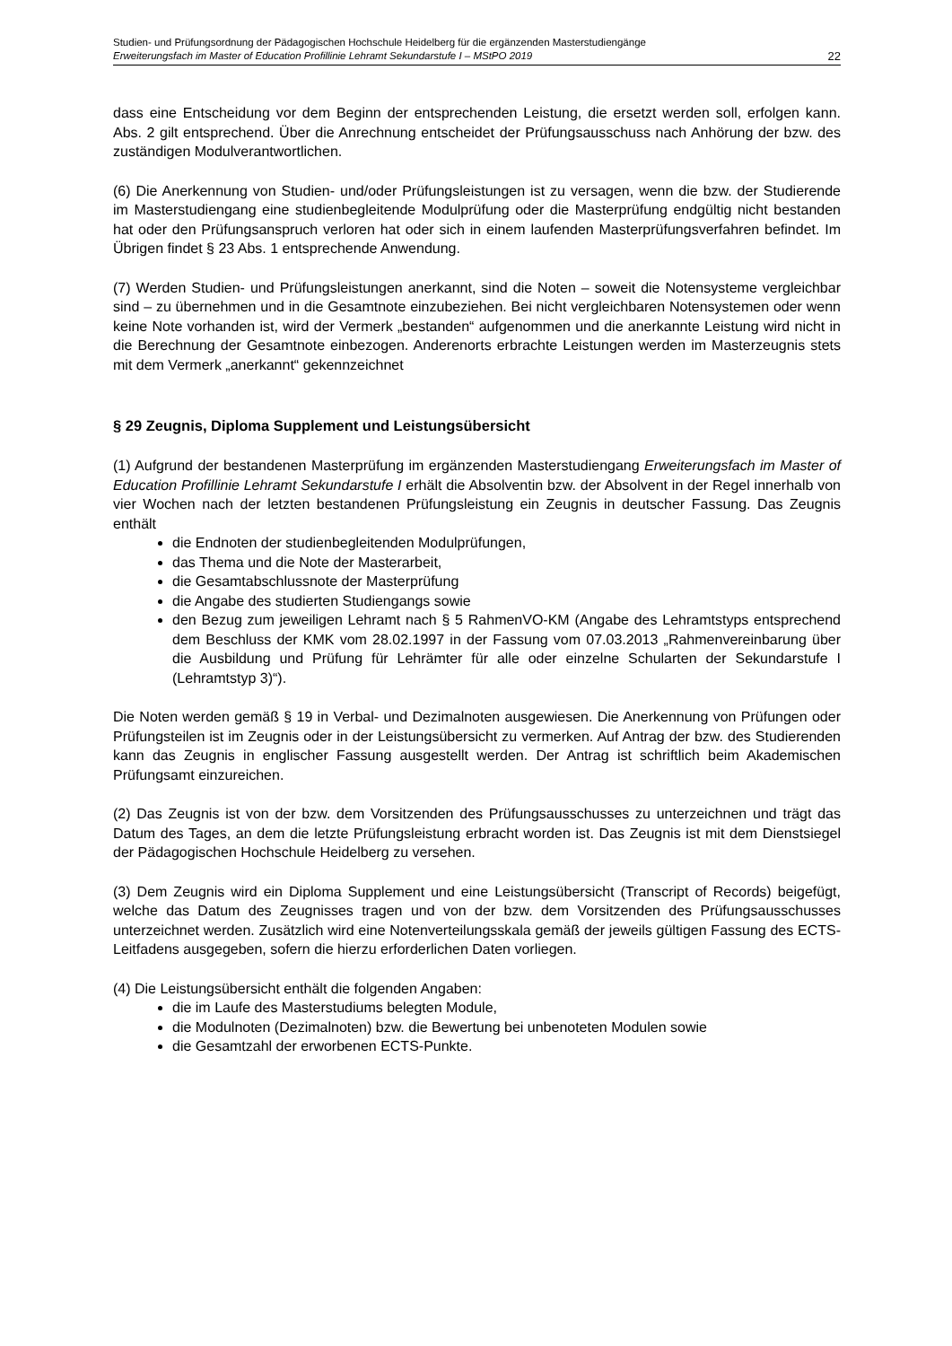Studien- und Prüfungsordnung der Pädagogischen Hochschule Heidelberg für die ergänzenden Masterstudiengänge
Erweiterungsfach im Master of Education Profillinie Lehramt Sekundarstufe I – MStPO 2019 22
dass eine Entscheidung vor dem Beginn der entsprechenden Leistung, die ersetzt werden soll, erfolgen kann. Abs. 2 gilt entsprechend. Über die Anrechnung entscheidet der Prüfungsausschuss nach Anhörung der bzw. des zuständigen Modulverantwortlichen.
(6) Die Anerkennung von Studien- und/oder Prüfungsleistungen ist zu versagen, wenn die bzw. der Studierende im Masterstudiengang eine studienbegleitende Modulprüfung oder die Masterprüfung endgültig nicht bestanden hat oder den Prüfungsanspruch verloren hat oder sich in einem laufenden Masterprüfungsverfahren befindet. Im Übrigen findet § 23 Abs. 1 entsprechende Anwendung.
(7) Werden Studien- und Prüfungsleistungen anerkannt, sind die Noten – soweit die Notensysteme vergleichbar sind – zu übernehmen und in die Gesamtnote einzubeziehen. Bei nicht vergleichbaren Notensystemen oder wenn keine Note vorhanden ist, wird der Vermerk „bestanden“ aufgenommen und die anerkannte Leistung wird nicht in die Berechnung der Gesamtnote einbezogen. Anderenorts erbrachte Leistungen werden im Masterzeugnis stets mit dem Vermerk „anerkannt“ gekennzeichnet
§ 29 Zeugnis, Diploma Supplement und Leistungsübersicht
(1) Aufgrund der bestandenen Masterprüfung im ergänzenden Masterstudiengang Erweiterungsfach im Master of Education Profillinie Lehramt Sekundarstufe I erhält die Absolventin bzw. der Absolvent in der Regel innerhalb von vier Wochen nach der letzten bestandenen Prüfungsleistung ein Zeugnis in deutscher Fassung. Das Zeugnis enthält
die Endnoten der studienbegleitenden Modulprüfungen,
das Thema und die Note der Masterarbeit,
die Gesamtabschlussnote der Masterprüfung
die Angabe des studierten Studiengangs sowie
den Bezug zum jeweiligen Lehramt nach § 5 RahmenVO-KM (Angabe des Lehramtstyps entsprechend dem Beschluss der KMK vom 28.02.1997 in der Fassung vom 07.03.2013 „Rahmenvereinbarung über die Ausbildung und Prüfung für Lehrämter für alle oder einzelne Schularten der Sekundarstufe I (Lehramtstyp 3)“).
Die Noten werden gemäß § 19 in Verbal- und Dezimalnoten ausgewiesen. Die Anerkennung von Prüfungen oder Prüfungsteilen ist im Zeugnis oder in der Leistungsübersicht zu vermerken. Auf Antrag der bzw. des Studierenden kann das Zeugnis in englischer Fassung ausgestellt werden. Der Antrag ist schriftlich beim Akademischen Prüfungsamt einzureichen.
(2) Das Zeugnis ist von der bzw. dem Vorsitzenden des Prüfungsausschusses zu unterzeichnen und trägt das Datum des Tages, an dem die letzte Prüfungsleistung erbracht worden ist. Das Zeugnis ist mit dem Dienstsiegel der Pädagogischen Hochschule Heidelberg zu versehen.
(3) Dem Zeugnis wird ein Diploma Supplement und eine Leistungsübersicht (Transcript of Records) beigefügt, welche das Datum des Zeugnisses tragen und von der bzw. dem Vorsitzenden des Prüfungsausschusses unterzeichnet werden. Zusätzlich wird eine Notenverteilungsskala gemäß der jeweils gültigen Fassung des ECTS-Leitfadens ausgegeben, sofern die hierzu erforderlichen Daten vorliegen.
(4) Die Leistungsübersicht enthält die folgenden Angaben:
die im Laufe des Masterstudiums belegten Module,
die Modulnoten (Dezimalnoten) bzw. die Bewertung bei unbenoteten Modulen sowie
die Gesamtzahl der erworbenen ECTS-Punkte.